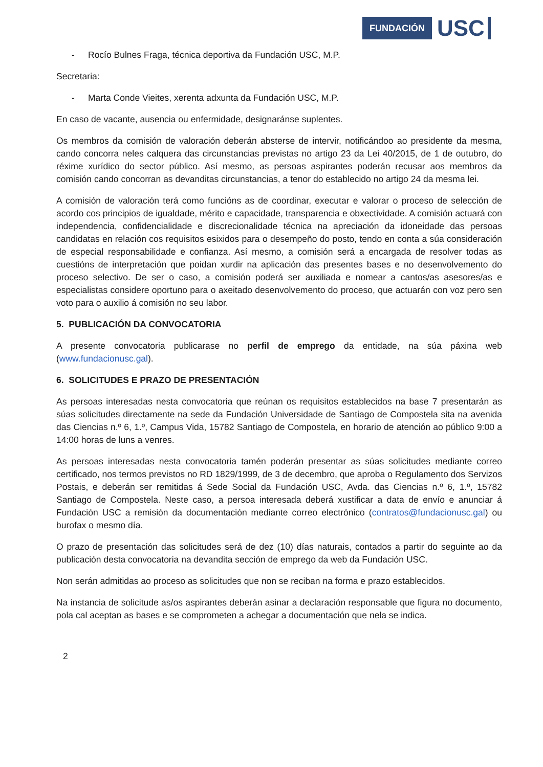FUNDACIÓN
USC
- Rocío Bulnes Fraga, técnica deportiva da Fundación USC, M.P.
Secretaria:
- Marta Conde Vieites, xerenta adxunta da Fundación USC, M.P.
En caso de vacante, ausencia ou enfermidade, designaránse suplentes.
Os membros da comisión de valoración deberán absterse de intervir, notificándoo ao presidente da mesma, cando concorra neles calquera das circunstancias previstas no artigo 23 da Lei 40/2015, de 1 de outubro, do réxime xurídico do sector público. Así mesmo, as persoas aspirantes poderán recusar aos membros da comisión cando concorran as devanditas circunstancias, a tenor do establecido no artigo 24 da mesma lei.
A comisión de valoración terá como funcións as de coordinar, executar e valorar o proceso de selección de acordo cos principios de igualdade, mérito e capacidade, transparencia e obxectividade. A comisión actuará con independencia, confidencialidade e discrecionalidade técnica na apreciación da idoneidade das persoas candidatas en relación cos requisitos esixidos para o desempeño do posto, tendo en conta a súa consideración de especial responsabilidade e confianza. Así mesmo, a comisión será a encargada de resolver todas as cuestións de interpretación que poidan xurdir na aplicación das presentes bases e no desenvolvemento do proceso selectivo. De ser o caso, a comisión poderá ser auxiliada e nomear a cantos/as asesores/as e especialistas considere oportuno para o axeitado desenvolvemento do proceso, que actuarán con voz pero sen voto para o auxilio á comisión no seu labor.
5. PUBLICACIÓN DA CONVOCATORIA
A presente convocatoria publicarase no perfil de emprego da entidade, na súa páxina web (www.fundacionusc.gal).
6. SOLICITUDES E PRAZO DE PRESENTACIÓN
As persoas interesadas nesta convocatoria que reúnan os requisitos establecidos na base 7 presentarán as súas solicitudes directamente na sede da Fundación Universidade de Santiago de Compostela sita na avenida das Ciencias n.º 6, 1.º, Campus Vida, 15782 Santiago de Compostela, en horario de atención ao público 9:00 a 14:00 horas de luns a venres.
As persoas interesadas nesta convocatoria tamén poderán presentar as súas solicitudes mediante correo certificado, nos termos previstos no RD 1829/1999, de 3 de decembro, que aproba o Regulamento dos Servizos Postais, e deberán ser remitidas á Sede Social da Fundación USC, Avda. das Ciencias n.º 6, 1.º, 15782 Santiago de Compostela. Neste caso, a persoa interesada deberá xustificar a data de envío e anunciar á Fundación USC a remisión da documentación mediante correo electrónico (contratos@fundacionusc.gal) ou burofax o mesmo día.
O prazo de presentación das solicitudes será de dez (10) días naturais, contados a partir do seguinte ao da publicación desta convocatoria na devandita sección de emprego da web da Fundación USC.
Non serán admitidas ao proceso as solicitudes que non se reciban na forma e prazo establecidos.
Na instancia de solicitude as/os aspirantes deberán asinar a declaración responsable que figura no documento, pola cal aceptan as bases e se comprometen a achegar a documentación que nela se indica.
2